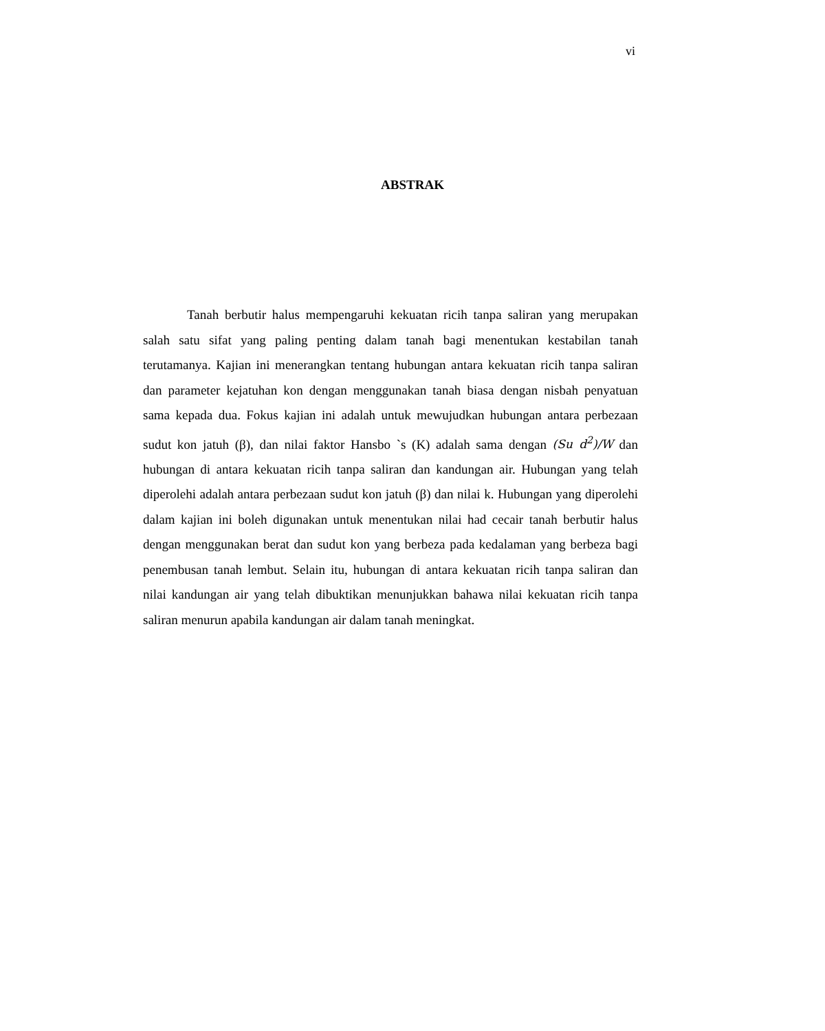vi
ABSTRAK
Tanah berbutir halus mempengaruhi kekuatan ricih tanpa saliran yang merupakan salah satu sifat yang paling penting dalam tanah bagi menentukan kestabilan tanah terutamanya. Kajian ini menerangkan tentang hubungan antara kekuatan ricih tanpa saliran dan parameter kejatuhan kon dengan menggunakan tanah biasa dengan nisbah penyatuan sama kepada dua. Fokus kajian ini adalah untuk mewujudkan hubungan antara perbezaan sudut kon jatuh (β), dan nilai faktor Hansbo `s (K) adalah sama dengan (Su d<sup>2</sup>)/W dan hubungan di antara kekuatan ricih tanpa saliran dan kandungan air. Hubungan yang telah diperolehi adalah antara perbezaan sudut kon jatuh (β) dan nilai k. Hubungan yang diperolehi dalam kajian ini boleh digunakan untuk menentukan nilai had cecair tanah berbutir halus dengan menggunakan berat dan sudut kon yang berbeza pada kedalaman yang berbeza bagi penembusan tanah lembut. Selain itu, hubungan di antara kekuatan ricih tanpa saliran dan nilai kandungan air yang telah dibuktikan menunjukkan bahawa nilai kekuatan ricih tanpa saliran menurun apabila kandungan air dalam tanah meningkat.